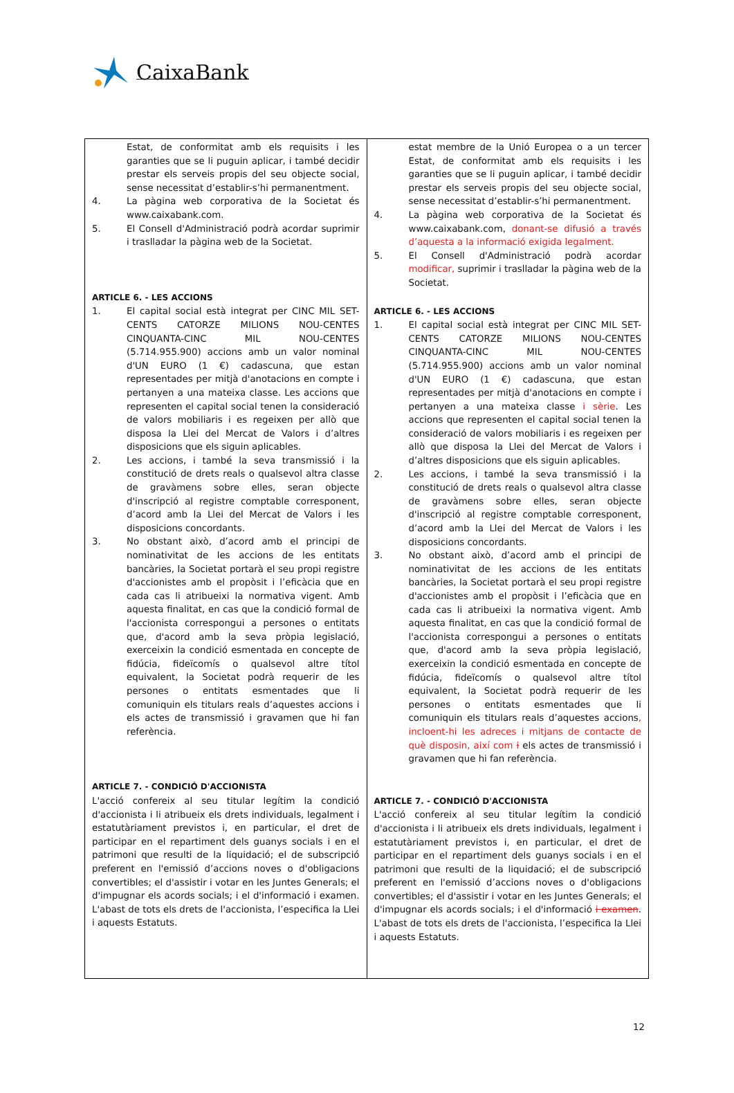CaixaBank
| Estat, de conformitat amb els requisits i les garanties que se li puguin aplicar, i també decidir prestar els serveis propis del seu objecte social, sense necessitat d’establir-s’hi permanentment. 4. La pàgina web corporativa de la Societat és www.caixabank.com. 5. El Consell d'Administració podrà acordar suprimir i traslladar la pàgina web de la Societat. ARTICLE 6. - LES ACCIONS 1. El capital social està integrat per CINC MIL SET-CENTS CATORZE MILIONS NOU-CENTES CINQUANTA-CINC MIL NOU-CENTES (5.714.955.900) accions amb un valor nominal d'UN EURO (1 €) cadascuna, que estan representades per mitjà d'anotacions en compte i pertanyen a una mateixa classe. Les accions que representen el capital social tenen la consideració de valors mobiliaris i es regeixen per allò que disposa la Llei del Mercat de Valors i d’altres disposicions que els siguin aplicables. 2. Les accions, i també la seva transmissió i la constitució de drets reals o qualsevol altra classe de gravàmens sobre elles, seran objecte d'inscripció al registre comptable corresponent, d’acord amb la Llei del Mercat de Valors i les disposicions concordants. 3. No obstant això, d’acord amb el principi de nominativitat de les accions de les entitats bancàries, la Societat portarà el seu propi registre d'accionistes amb el propòsit i l’eficàcia que en cada cas li atribueixi la normativa vigent. Amb aquesta finalitat, en cas que la condició formal de l'accionista correspongui a persones o entitats que, d'acord amb la seva pròpia legislació, exerceixin la condició esmentada en concepte de fidúcia, fideïcomís o qualsevol altre títol equivalent, la Societat podrà requerir de les persones o entitats esmentades que li comuniquin els titulars reals d’aquestes accions i els actes de transmissió i gravamen que hi fan referència. ARTICLE 7. - CONDICIÓ D'ACCIONISTA L'acció confereix al seu titular legítim la condició d'accionista i li atribueix els drets individuals, legalment i estatutàriament previstos i, en particular, el dret de participar en el repartiment dels guanys socials i en el patrimoni que resulti de la liquidació; el de subscripció preferent en l'emissió d’accions noves o d'obligacions convertibles; el d'assistir i votar en les Juntes Generals; el d'impugnar els acords socials; i el d'informació i examen. L'abast de tots els drets de l'accionista, l’especifica la Llei i aquests Estatuts. | estat membre de la Unió Europea o a un tercer Estat, de conformitat amb els requisits i les garanties que se li puguin aplicar, i també decidir prestar els serveis propis del seu objecte social, sense necessitat d’establir-s’hi permanentment. 4. La pàgina web corporativa de la Societat és www.caixabank.com, donant-se difusió a través d’aquesta a la informació exigida legalment. 5. El Consell d'Administració podrà acordar modificar, suprimir i traslladar la pàgina web de la Societat. ARTICLE 6. - LES ACCIONS 1. El capital social està integrat per CINC MIL SET-CENTS CATORZE MILIONS NOU-CENTES CINQUANTA-CINC MIL NOU-CENTES (5.714.955.900) accions amb un valor nominal d'UN EURO (1 €) cadascuna, que estan representades per mitjà d'anotacions en compte i pertanyen a una mateixa classe i sèrie . Les accions que representen el capital social tenen la consideració de valors mobiliaris i es regeixen per allò que disposa la Llei del Mercat de Valors i d’altres disposicions que els siguin aplicables. 2. Les accions, i també la seva transmissió i la constitució de drets reals o qualsevol altra classe de gravàmens sobre elles, seran objecte d'inscripció al registre comptable corresponent, d’acord amb la Llei del Mercat de Valors i les disposicions concordants. 3. No obstant això, d’acord amb el principi de nominativitat de les accions de les entitats bancàries, la Societat portarà el seu propi registre d'accionistes amb el propòsit i l’eficàcia que en cada cas li atribueixi la normativa vigent. Amb aquesta finalitat, en cas que la condició formal de l'accionista correspongui a persones o entitats que, d'acord amb la seva pròpia legislació, exerceixin la condició esmentada en concepte de fidúcia, fideïcomís o qualsevol altre títol equivalent, la Societat podrà requerir de les persones o entitats esmentades que li comuniquin els titulars reals d’aquestes accions , incloent-hi les adreces i mitjans de contacte de què disposin, així com i els actes de transmissió i gravamen que hi fan referència. ARTICLE 7. - CONDICIÓ D'ACCIONISTA L'acció confereix al seu titular legítim la condició d'accionista i li atribueix els drets individuals, legalment i estatutàriament previstos i, en particular, el dret de participar en el repartiment dels guanys socials i en el patrimoni que resulti de la liquidació; el de subscripció preferent en l'emissió d’accions noves o d'obligacions convertibles; el d'assistir i votar en les Juntes Generals; el d'impugnar els acords socials; i el d'informació i examen . L'abast de tots els drets de l'accionista, l’especifica la Llei i aquests Estatuts. |
12